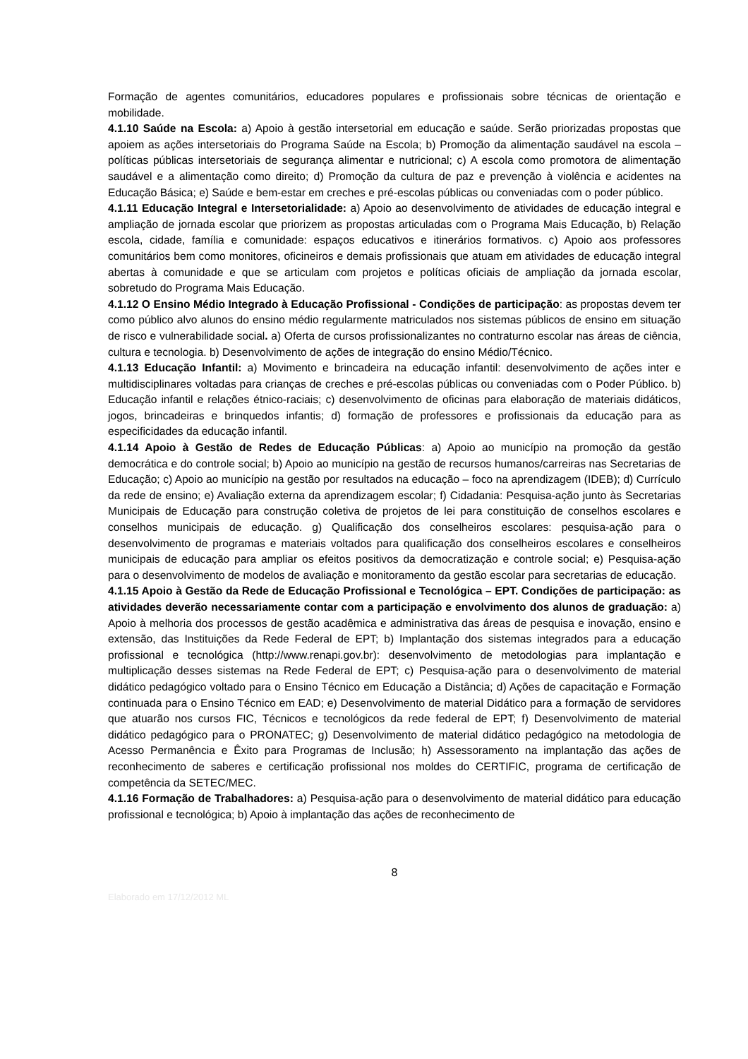Formação de agentes comunitários, educadores populares e profissionais sobre técnicas de orientação e mobilidade.
4.1.10 Saúde na Escola: a) Apoio à gestão intersetorial em educação e saúde. Serão priorizadas propostas que apoiem as ações intersetoriais do Programa Saúde na Escola; b) Promoção da alimentação saudável na escola – políticas públicas intersetoriais de segurança alimentar e nutricional; c) A escola como promotora de alimentação saudável e a alimentação como direito; d) Promoção da cultura de paz e prevenção à violência e acidentes na Educação Básica; e) Saúde e bem-estar em creches e pré-escolas públicas ou conveniadas com o poder público.
4.1.11 Educação Integral e Intersetorialidade: a) Apoio ao desenvolvimento de atividades de educação integral e ampliação de jornada escolar que priorizem as propostas articuladas com o Programa Mais Educação, b) Relação escola, cidade, família e comunidade: espaços educativos e itinerários formativos. c) Apoio aos professores comunitários bem como monitores, oficineiros e demais profissionais que atuam em atividades de educação integral abertas à comunidade e que se articulam com projetos e políticas oficiais de ampliação da jornada escolar, sobretudo do Programa Mais Educação.
4.1.12 O Ensino Médio Integrado à Educação Profissional - Condições de participação: as propostas devem ter como público alvo alunos do ensino médio regularmente matriculados nos sistemas públicos de ensino em situação de risco e vulnerabilidade social. a) Oferta de cursos profissionalizantes no contraturno escolar nas áreas de ciência, cultura e tecnologia. b) Desenvolvimento de ações de integração do ensino Médio/Técnico.
4.1.13 Educação Infantil: a) Movimento e brincadeira na educação infantil: desenvolvimento de ações inter e multidisciplinares voltadas para crianças de creches e pré-escolas públicas ou conveniadas com o Poder Público. b) Educação infantil e relações étnico-raciais; c) desenvolvimento de oficinas para elaboração de materiais didáticos, jogos, brincadeiras e brinquedos infantis; d) formação de professores e profissionais da educação para as especificidades da educação infantil.
4.1.14 Apoio à Gestão de Redes de Educação Públicas: a) Apoio ao município na promoção da gestão democrática e do controle social; b) Apoio ao município na gestão de recursos humanos/carreiras nas Secretarias de Educação; c) Apoio ao município na gestão por resultados na educação – foco na aprendizagem (IDEB); d) Currículo da rede de ensino; e) Avaliação externa da aprendizagem escolar; f) Cidadania: Pesquisa-ação junto às Secretarias Municipais de Educação para construção coletiva de projetos de lei para constituição de conselhos escolares e conselhos municipais de educação. g) Qualificação dos conselheiros escolares: pesquisa-ação para o desenvolvimento de programas e materiais voltados para qualificação dos conselheiros escolares e conselheiros municipais de educação para ampliar os efeitos positivos da democratização e controle social; e) Pesquisa-ação para o desenvolvimento de modelos de avaliação e monitoramento da gestão escolar para secretarias de educação.
4.1.15 Apoio à Gestão da Rede de Educação Profissional e Tecnológica – EPT. Condições de participação: as atividades deverão necessariamente contar com a participação e envolvimento dos alunos de graduação: a) Apoio à melhoria dos processos de gestão acadêmica e administrativa das áreas de pesquisa e inovação, ensino e extensão, das Instituições da Rede Federal de EPT; b) Implantação dos sistemas integrados para a educação profissional e tecnológica (http://www.renapi.gov.br): desenvolvimento de metodologias para implantação e multiplicação desses sistemas na Rede Federal de EPT; c) Pesquisa-ação para o desenvolvimento de material didático pedagógico voltado para o Ensino Técnico em Educação a Distância; d) Ações de capacitação e Formação continuada para o Ensino Técnico em EAD; e) Desenvolvimento de material Didático para a formação de servidores que atuarão nos cursos FIC, Técnicos e tecnológicos da rede federal de EPT; f) Desenvolvimento de material didático pedagógico para o PRONATEC; g) Desenvolvimento de material didático pedagógico na metodologia de Acesso Permanência e Êxito para Programas de Inclusão; h) Assessoramento na implantação das ações de reconhecimento de saberes e certificação profissional nos moldes do CERTIFIC, programa de certificação de competência da SETEC/MEC.
4.1.16 Formação de Trabalhadores: a) Pesquisa-ação para o desenvolvimento de material didático para educação profissional e tecnológica; b) Apoio à implantação das ações de reconhecimento de
8
Elaborado em 17/12/2012 ML